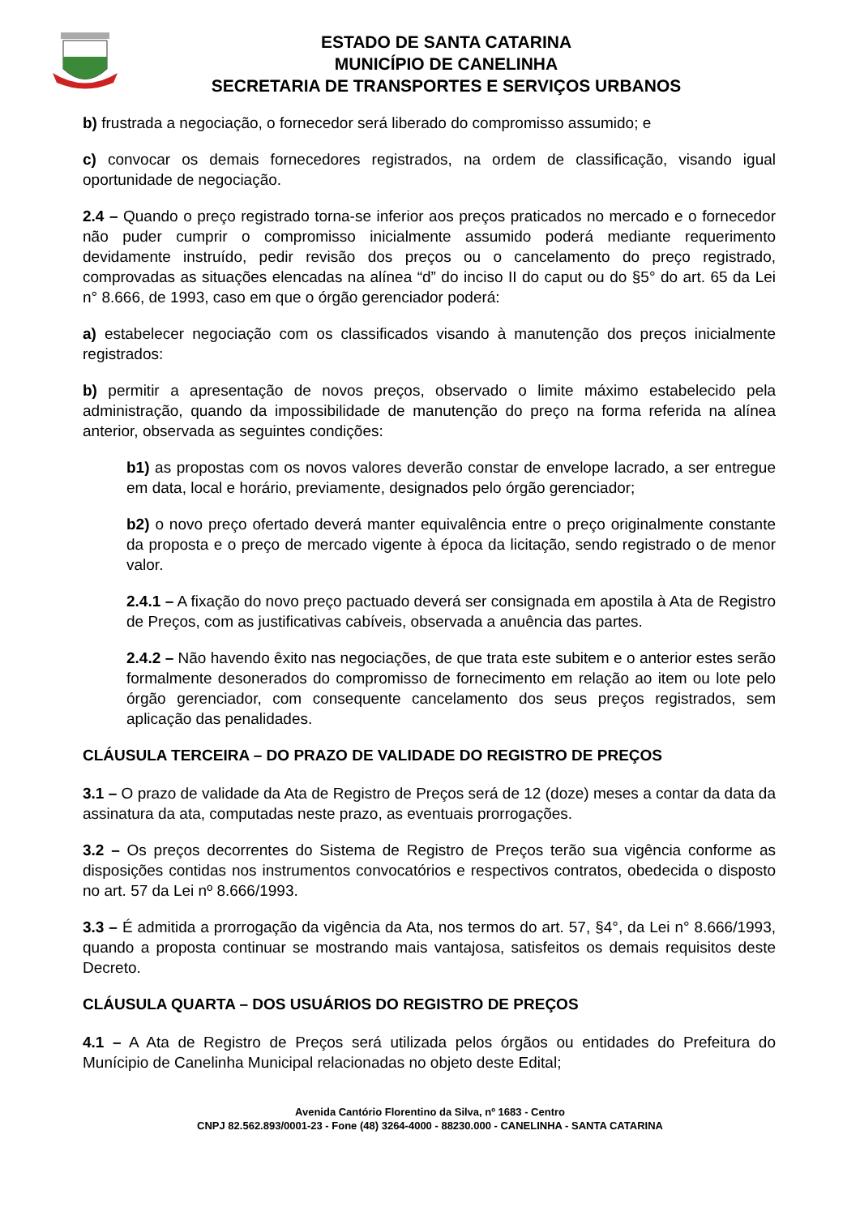ESTADO DE SANTA CATARINA
MUNICÍPIO DE CANELINHA
SECRETARIA DE TRANSPORTES E SERVIÇOS URBANOS
b) frustrada a negociação, o fornecedor será liberado do compromisso assumido; e
c) convocar os demais fornecedores registrados, na ordem de classificação, visando igual oportunidade de negociação.
2.4 – Quando o preço registrado torna-se inferior aos preços praticados no mercado e o fornecedor não puder cumprir o compromisso inicialmente assumido poderá mediante requerimento devidamente instruído, pedir revisão dos preços ou o cancelamento do preço registrado, comprovadas as situações elencadas na alínea “d” do inciso II do caput ou do §5° do art. 65 da Lei n° 8.666, de 1993, caso em que o órgão gerenciador poderá:
a) estabelecer negociação com os classificados visando à manutenção dos preços inicialmente registrados:
b) permitir a apresentação de novos preços, observado o limite máximo estabelecido pela administração, quando da impossibilidade de manutenção do preço na forma referida na alínea anterior, observada as seguintes condições:
b1) as propostas com os novos valores deverão constar de envelope lacrado, a ser entregue em data, local e horário, previamente, designados pelo órgão gerenciador;
b2) o novo preço ofertado deverá manter equivalência entre o preço originalmente constante da proposta e o preço de mercado vigente à época da licitação, sendo registrado o de menor valor.
2.4.1 – A fixação do novo preço pactuado deverá ser consignada em apostila à Ata de Registro de Preços, com as justificativas cabíveis, observada a anuência das partes.
2.4.2 – Não havendo êxito nas negociações, de que trata este subitem e o anterior estes serão formalmente desonerados do compromisso de fornecimento em relação ao item ou lote pelo órgão gerenciador, com consequente cancelamento dos seus preços registrados, sem aplicação das penalidades.
CLÁUSULA TERCEIRA – DO PRAZO DE VALIDADE DO REGISTRO DE PREÇOS
3.1 – O prazo de validade da Ata de Registro de Preços será de 12 (doze) meses a contar da data da assinatura da ata, computadas neste prazo, as eventuais prorrogações.
3.2 – Os preços decorrentes do Sistema de Registro de Preços terão sua vigência conforme as disposições contidas nos instrumentos convocatórios e respectivos contratos, obedecida o disposto no art. 57 da Lei nº 8.666/1993.
3.3 – É admitida a prorrogação da vigência da Ata, nos termos do art. 57, §4°, da Lei n° 8.666/1993, quando a proposta continuar se mostrando mais vantajosa, satisfeitos os demais requisitos deste Decreto.
CLÁUSULA QUARTA – DOS USUÁRIOS DO REGISTRO DE PREÇOS
4.1 – A Ata de Registro de Preços será utilizada pelos órgãos ou entidades do Prefeitura do Munícipio de Canelinha Municipal relacionadas no objeto deste Edital;
Avenida Cantório Florentino da Silva, nº 1683 - Centro
CNPJ 82.562.893/0001-23 - Fone (48) 3264-4000 - 88230.000 - CANELINHA - SANTA CATARINA